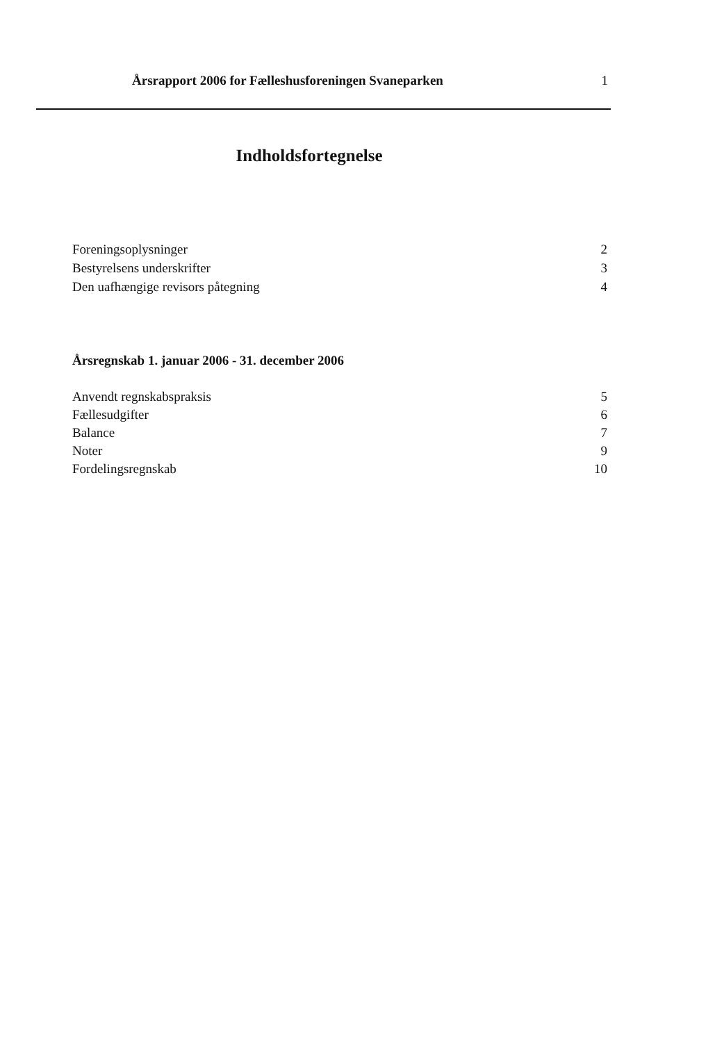Årsrapport 2006 for Fælleshusforeningen Svaneparken 1
Indholdsfortegnelse
Foreningsoplysninger 2
Bestyrelsens underskrifter 3
Den uafhængige revisors påtegning 4
Årsregnskab 1. januar 2006 - 31. december 2006
Anvendt regnskabspraksis 5
Fællesudgifter 6
Balance 7
Noter 9
Fordelingsregnskab 10